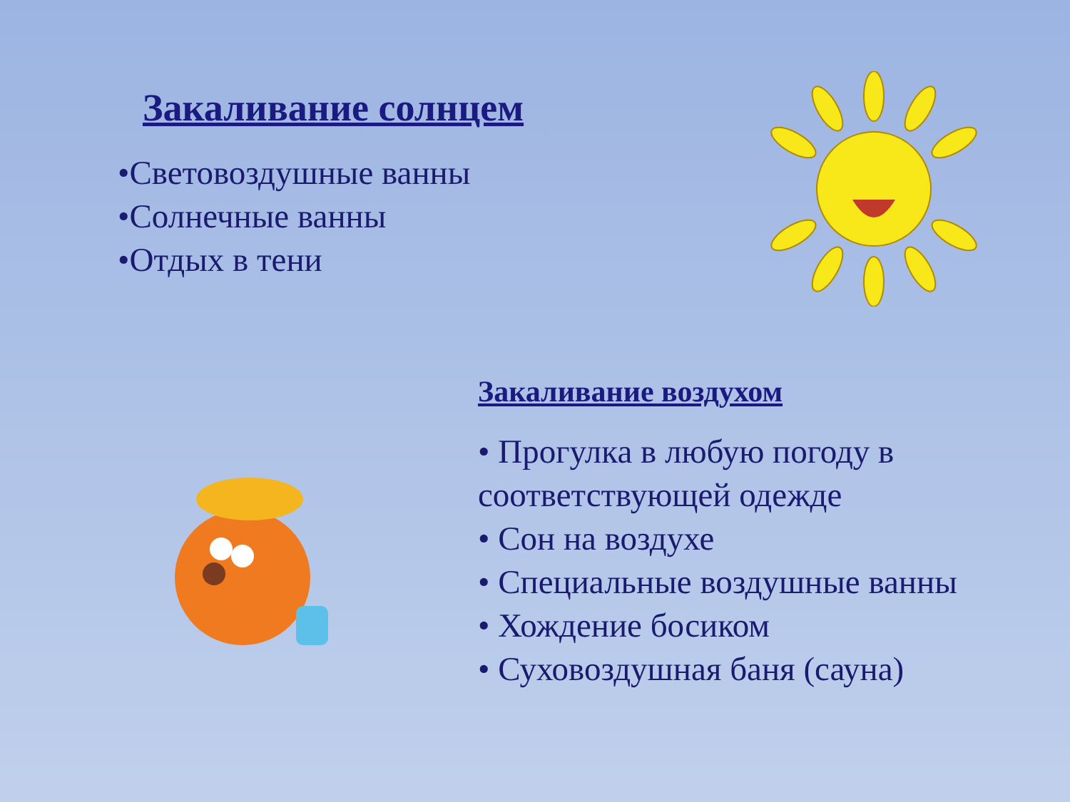Закаливание солнцем
•Световоздушные ванны
•Солнечные ванны
•Отдых в тени
Закаливание воздухом
• Прогулка в любую погоду в соответствующей одежде
• Сон на воздухе
• Специальные воздушные ванны
• Хождение босиком
• Суховоздушная баня (сауна)